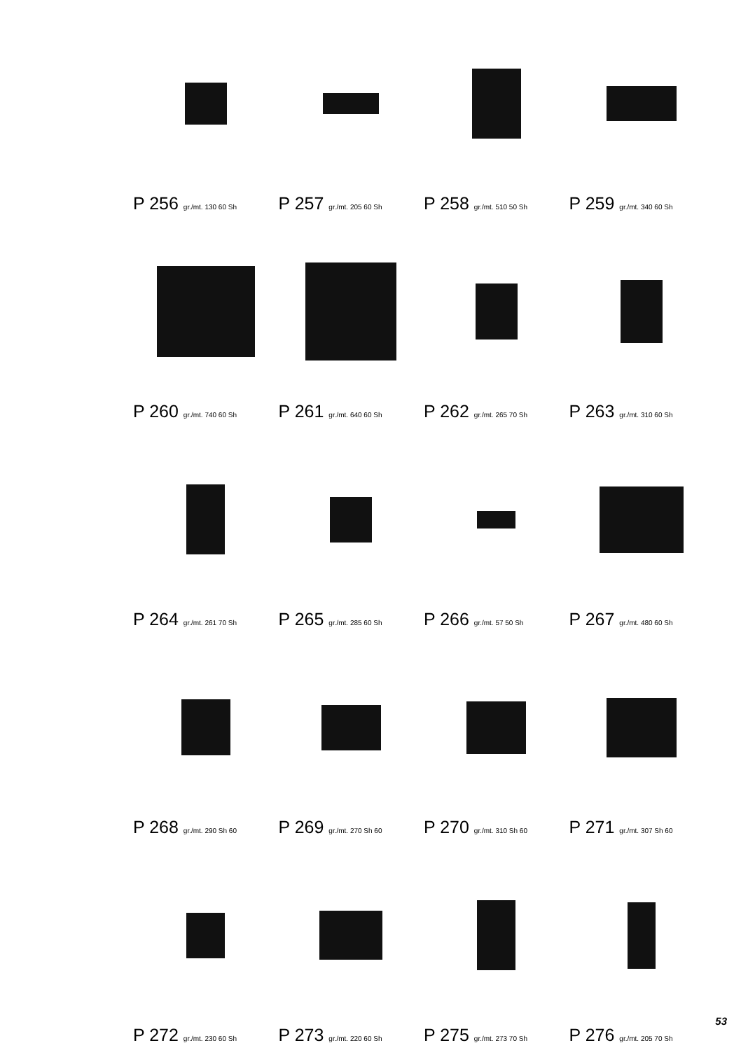P 256 gr./mt. 130 60 Sh
P 257 gr./mt. 205 60 Sh
P 258 gr./mt. 510 50 Sh
P 259 gr./mt. 340 60 Sh
P 260 gr./mt. 740 60 Sh
P 261 gr./mt. 640 60 Sh
P 262 gr./mt. 265 70 Sh
P 263 gr./mt. 310 60 Sh
P 264 gr./mt. 261 70 Sh
P 265 gr./mt. 285 60 Sh
P 266 gr./mt. 57 50 Sh
P 267 gr./mt. 480 60 Sh
P 268 gr./mt. 290 Sh 60
P 269 gr./mt. 270 Sh 60
P 270 gr./mt. 310 Sh 60
P 271 gr./mt. 307 Sh 60
P 272 gr./mt. 230 60 Sh
P 273 gr./mt. 220 60 Sh
P 275 gr./mt. 273 70 Sh
P 276 gr./mt. 205 70 Sh
53